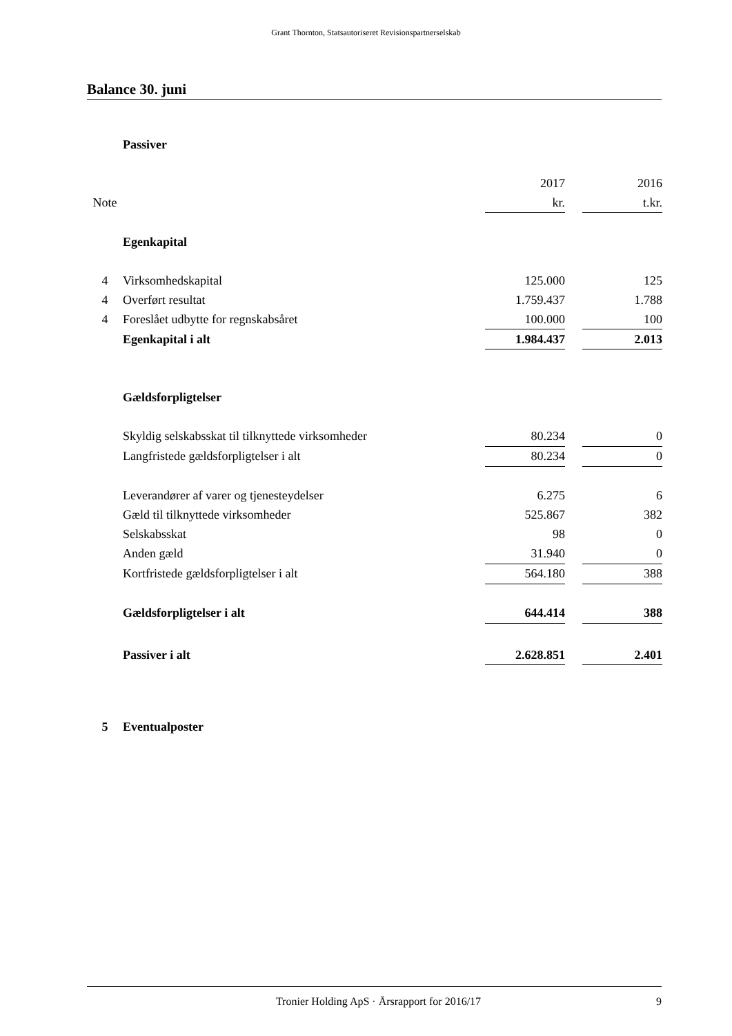Grant Thornton, Statsautoriseret Revisionspartnerselskab
Balance 30. juni
| | Passiver | | | |
| | | 2017 | | 2016 |
| Note | | kr. | | t.kr. |
| | Egenkapital | | | |
| 4 | Virksomhedskapital | 125.000 | | 125 |
| 4 | Overført resultat | 1.759.437 | | 1.788 |
| 4 | Foreslået udbytte for regnskabsåret | 100.000 | | 100 |
| | Egenkapital i alt | 1.984.437 | | 2.013 |
| | Gældsforpligtelser | | | |
| | Skyldig selskabsskat til tilknyttede virksomheder | 80.234 | | 0 |
| | Langfristede gældsforpligtelser i alt | 80.234 | | 0 |
| | Leverandører af varer og tjenesteydelser | 6.275 | | 6 |
| | Gæld til tilknyttede virksomheder | 525.867 | | 382 |
| | Selskabsskat | 98 | | 0 |
| | Anden gæld | 31.940 | | 0 |
| | Kortfristede gældsforpligtelser i alt | 564.180 | | 388 |
| | Gældsforpligtelser i alt | 644.414 | | 388 |
| | Passiver i alt | 2.628.851 | | 2.401 |
| 5 | Eventualposter | | | |
Tronier Holding ApS · Årsrapport for 2016/17 9